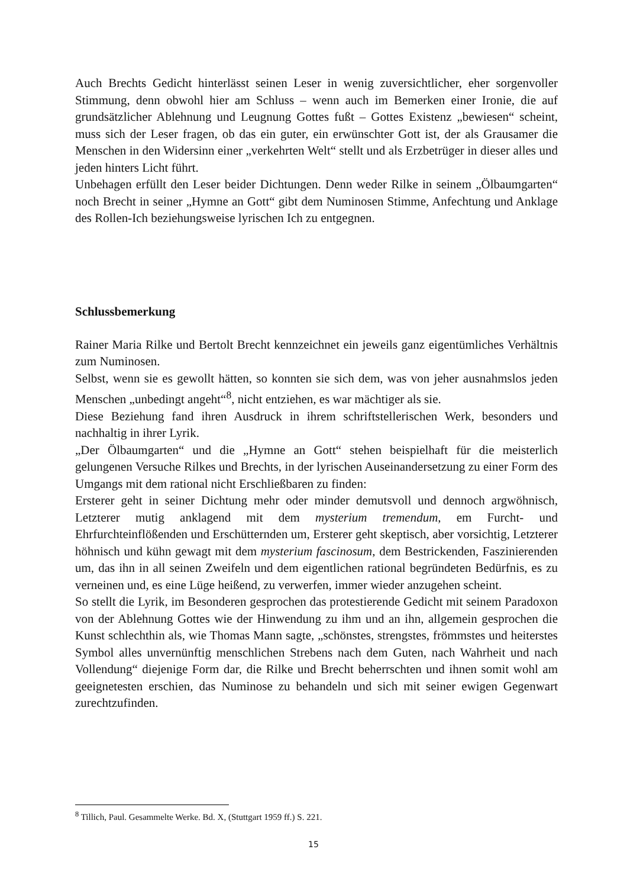Auch Brechts Gedicht hinterlässt seinen Leser in wenig zuversichtlicher, eher sorgenvoller Stimmung, denn obwohl hier am Schluss – wenn auch im Bemerken einer Ironie, die auf grundsätzlicher Ablehnung und Leugnung Gottes fußt – Gottes Existenz „bewiesen“ scheint, muss sich der Leser fragen, ob das ein guter, ein erwünschter Gott ist, der als Grausamer die Menschen in den Widersinn einer „verkehrten Welt“ stellt und als Erzbetrüger in dieser alles und jeden hinters Licht führt.
Unbehagen erfüllt den Leser beider Dichtungen. Denn weder Rilke in seinem „Ölbaumgarten“ noch Brecht in seiner „Hymne an Gott“ gibt dem Numinosen Stimme, Anfechtung und Anklage des Rollen-Ich beziehungsweise lyrischen Ich zu entgegnen.
Schlussbemerkung
Rainer Maria Rilke und Bertolt Brecht kennzeichnet ein jeweils ganz eigentümliches Verhältnis zum Numinosen.
Selbst, wenn sie es gewollt hätten, so konnten sie sich dem, was von jeher ausnahmslos jeden Menschen „unbedingt angeht“<sup>8</sup>, nicht entziehen, es war mächtiger als sie.
Diese Beziehung fand ihren Ausdruck in ihrem schriftstellerischen Werk, besonders und nachhaltig in ihrer Lyrik.
„Der Ölbaumgarten“ und die „Hymne an Gott“ stehen beispielhaft für die meisterlich gelungenen Versuche Rilkes und Brechts, in der lyrischen Auseinandersetzung zu einer Form des Umgangs mit dem rational nicht Erschließbaren zu finden:
Ersterer geht in seiner Dichtung mehr oder minder demutsvoll und dennoch argwöhnisch, Letzterer mutig anklagend mit dem mysterium tremendum, em Furcht- und Ehrfurchteinflößenden und Erschütternden um, Ersterer geht skeptisch, aber vorsichtig, Letzterer höhnisch und kühn gewagt mit dem mysterium fascinosum, dem Bestrickenden, Faszinierenden um, das ihn in all seinen Zweifeln und dem eigentlichen rational begründeten Bedürfnis, es zu verneinen und, es eine Lüge heißend, zu verwerfen, immer wieder anzugehen scheint.
So stellt die Lyrik, im Besonderen gesprochen das protestierende Gedicht mit seinem Paradoxon von der Ablehnung Gottes wie der Hinwendung zu ihm und an ihn, allgemein gesprochen die Kunst schlechthin als, wie Thomas Mann sagte, „schönstes, strengstes, frömmstes und heiterstes Symbol alles unvernünftig menschlichen Strebens nach dem Guten, nach Wahrheit und nach Vollendung“ diejenige Form dar, die Rilke und Brecht beherrschten und ihnen somit wohl am geeignetesten erschien, das Numinose zu behandeln und sich mit seiner ewigen Gegenwart zurechtzufinden.
<sup>8</sup> Tillich, Paul. Gesammelte Werke. Bd. X, (Stuttgart 1959 ff.) S. 221.
15